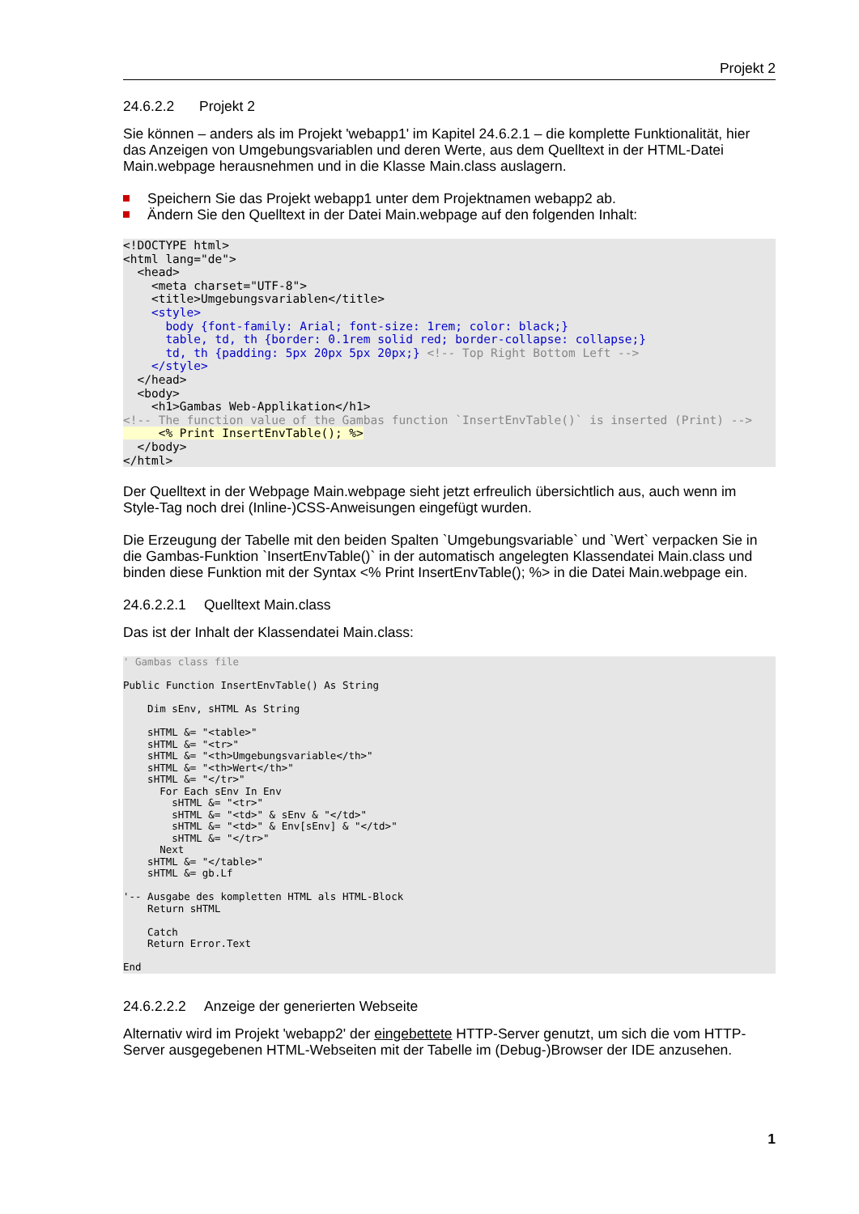Projekt 2
24.6.2.2 Projekt 2
Sie können – anders als im Projekt 'webapp1' im Kapitel 24.6.2.1 – die komplette Funktionalität, hier das Anzeigen von Umgebungsvariablen und deren Werte, aus dem Quelltext in der HTML-Datei Main.webpage herausnehmen und in die Klasse Main.class auslagern.
Speichern Sie das Projekt webapp1 unter dem Projektnamen webapp2 ab.
Ändern Sie den Quelltext in der Datei Main.webpage auf den folgenden Inhalt:
<!DOCTYPE html>
<html lang="de">
  <head>
    <meta charset="UTF-8">
    <title>Umgebungsvariablen</title>
    <style>
      body {font-family: Arial; font-size: 1rem; color: black;}
      table, td, th {border: 0.1rem solid red; border-collapse: collapse;}
      td, th {padding: 5px 20px 5px 20px;} <!-- Top Right Bottom Left -->
    </style>
  </head>
  <body>
    <h1>Gambas Web-Applikation</h1>
<!-- The function value of the Gambas function `InsertEnvTable()` is inserted (Print) -->
     <% Print InsertEnvTable(); %>
  </body>
</html>
Der Quelltext in der Webpage Main.webpage sieht jetzt erfreulich übersichtlich aus, auch wenn im Style-Tag noch drei (Inline-)CSS-Anweisungen eingefügt wurden.
Die Erzeugung der Tabelle mit den beiden Spalten `Umgebungsvariable` und `Wert` verpacken Sie in die Gambas-Funktion `InsertEnvTable()` in der automatisch angelegten Klassendatei Main.class und binden diese Funktion mit der Syntax <% Print InsertEnvTable(); %> in die Datei Main.webpage ein.
24.6.2.2.1 Quelltext Main.class
Das ist der Inhalt der Klassendatei Main.class:
' Gambas class file

Public Function InsertEnvTable() As String

    Dim sEnv, sHTML As String

    sHTML &= "<table>"
    sHTML &= "<tr>"
    sHTML &= "<th>Umgebungsvariable</th>"
    sHTML &= "<th>Wert</th>"
    sHTML &= "</tr>"
      For Each sEnv In Env
        sHTML &= "<tr>"
        sHTML &= "<td>" & sEnv & "</td>"
        sHTML &= "<td>" & Env[sEnv] & "</td>"
        sHTML &= "</tr>"
      Next
    sHTML &= "</table>"
    sHTML &= gb.Lf

'-- Ausgabe des kompletten HTML als HTML-Block
    Return sHTML

    Catch
    Return Error.Text

End
24.6.2.2.2 Anzeige der generierten Webseite
Alternativ wird im Projekt 'webapp2' der eingebettete HTTP-Server genutzt, um sich die vom HTTP-Server ausgegebenen HTML-Webseiten mit der Tabelle im (Debug-)Browser der IDE anzusehen.
1